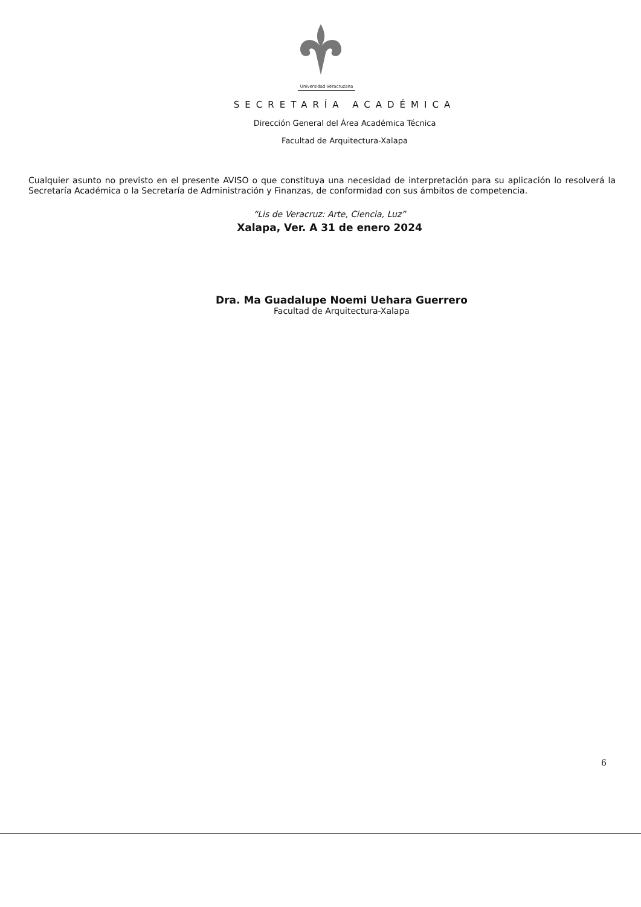Universidad Veracruzana
SECRETARÍA ACADÉMICA
Dirección General del Área Académica Técnica
Facultad de Arquitectura-Xalapa
Cualquier asunto no previsto en el presente AVISO o que constituya una necesidad de interpretación para su aplicación lo resolverá la Secretaría Académica o la Secretaría de Administración y Finanzas, de conformidad con sus ámbitos de competencia.
“Lis de Veracruz: Arte, Ciencia, Luz”
Xalapa, Ver. A 31 de enero 2024
Dra. Ma Guadalupe Noemi Uehara Guerrero
Facultad de Arquitectura-Xalapa
6